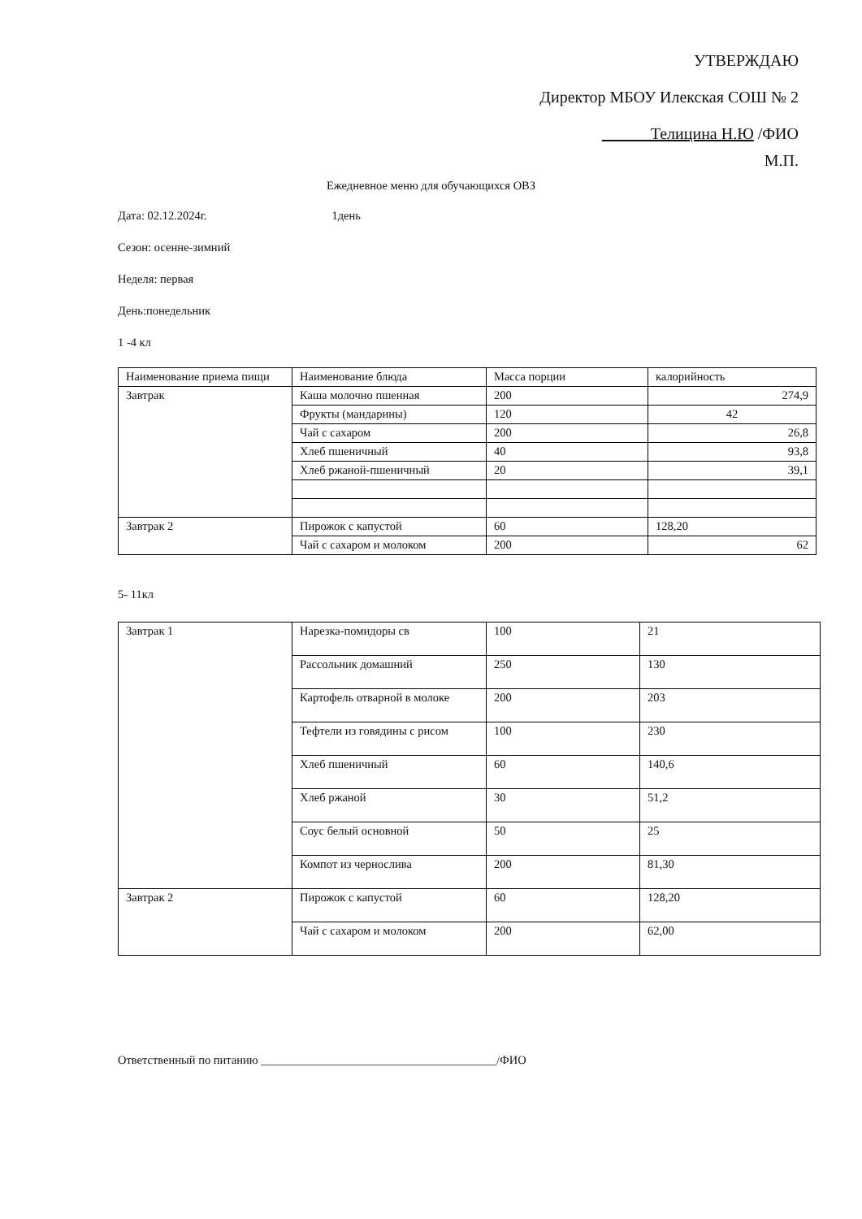УТВЕРЖДАЮ
Директор МБОУ Илекская СОШ № 2
Телицина Н.Ю /ФИО
М.П.
Ежедневное меню для обучающихся ОВЗ
Дата: 02.12.2024г. 1день
Сезон: осенне-зимний
Неделя: первая
День:понедельник
1 -4 кл
| Наименование приема пищи | Наименование блюда | Масса порции | калорийность |
| Завтрак | Каша молочно пшенная | 200 | 274,9 |
| | Фрукты (мандарины) | 120 | 42 |
| | Чай с сахаром | 200 | 26,8 |
| | Хлеб пшеничный | 40 | 93,8 |
| | Хлеб ржаной-пшеничный | 20 | 39,1 |
| Завтрак 2 | Пирожок с капустой | 60 | 128,20 |
| | Чай с сахаром и молоком | 200 | 62 |
5- 11кл
| Завтрак 1 | Нарезка-помидоры св | 100 | 21 |
| | Рассольник домашний | 250 | 130 |
| | Картофель отварной в молоке | 200 | 203 |
| | Тефтели из говядины с рисом | 100 | 230 |
| | Хлеб пшеничный | 60 | 140,6 |
| | Хлеб ржаной | 30 | 51,2 |
| | Соус белый основной | 50 | 25 |
| | Компот из чернослива | 200 | 81,30 |
| Завтрак 2 | Пирожок с капустой | 60 | 128,20 |
| | Чай с сахаром и молоком | 200 | 62,00 |
Ответственный по питанию ________________________________________/ФИО